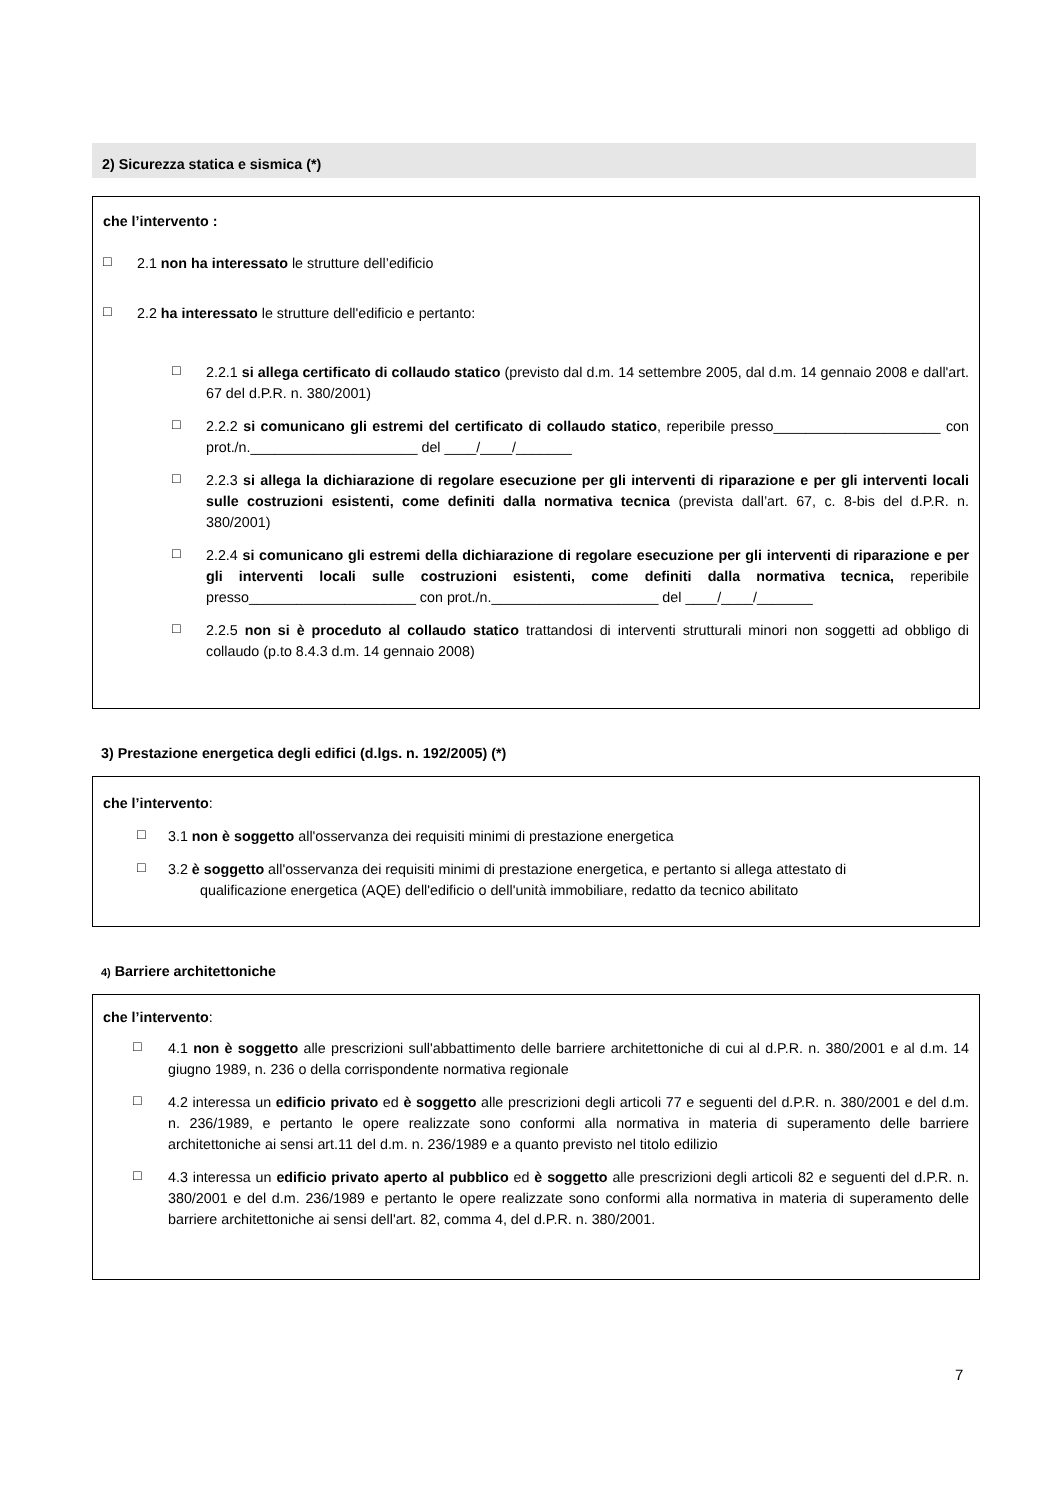2) Sicurezza statica e sismica (*)
che l’intervento :
□
2.1 non ha interessato le strutture dell’edificio
□
2.2 ha interessato le strutture dell'edificio e pertanto:
□
2.2.1 si allega certificato di collaudo statico (previsto dal d.m. 14 settembre 2005, dal d.m. 14 gennaio 2008 e dall'art. 67 del d.P.R. n. 380/2001)
□
2.2.2 si comunicano gli estremi del certificato di collaudo statico, reperibile presso_____________________ con prot./n._____________________ del ____/____/_______
□
2.2.3 si allega la dichiarazione di regolare esecuzione per gli interventi di riparazione e per gli interventi locali sulle costruzioni esistenti, come definiti dalla normativa tecnica (prevista dall’art. 67, c. 8-bis del d.P.R. n. 380/2001)
□
2.2.4 si comunicano gli estremi della dichiarazione di regolare esecuzione per gli interventi di riparazione e per gli interventi locali sulle costruzioni esistenti, come definiti dalla normativa tecnica, reperibile presso_____________________ con prot./n._____________________ del ____/____/_______
□
2.2.5 non si è proceduto al collaudo statico trattandosi di interventi strutturali minori non soggetti ad obbligo di collaudo (p.to 8.4.3 d.m. 14 gennaio 2008)
3) Prestazione energetica degli edifici (d.lgs. n. 192/2005) (*)
che l’intervento:
□
3.1 non è soggetto all'osservanza dei requisiti minimi di prestazione energetica
□
3.2 è soggetto all'osservanza dei requisiti minimi di prestazione energetica, e pertanto si allega attestato di
qualificazione energetica (AQE) dell'edificio o dell'unità immobiliare, redatto da tecnico abilitato
4) Barriere architettoniche
che l’intervento:
□
4.1 non è soggetto alle prescrizioni sull'abbattimento delle barriere architettoniche di cui al d.P.R. n. 380/2001 e al d.m. 14 giugno 1989, n. 236 o della corrispondente normativa regionale
□
4.2 interessa un edificio privato ed è soggetto alle prescrizioni degli articoli 77 e seguenti del d.P.R. n. 380/2001 e del d.m. n. 236/1989, e pertanto le opere realizzate sono conformi alla normativa in materia di superamento delle barriere architettoniche ai sensi art.11 del d.m. n. 236/1989 e a quanto previsto nel titolo edilizio
□
4.3 interessa un edificio privato aperto al pubblico ed è soggetto alle prescrizioni degli articoli 82 e seguenti del d.P.R. n. 380/2001 e del d.m. 236/1989 e pertanto le opere realizzate sono conformi alla normativa in materia di superamento delle barriere architettoniche ai sensi dell'art. 82, comma 4, del d.P.R. n. 380/2001.
7